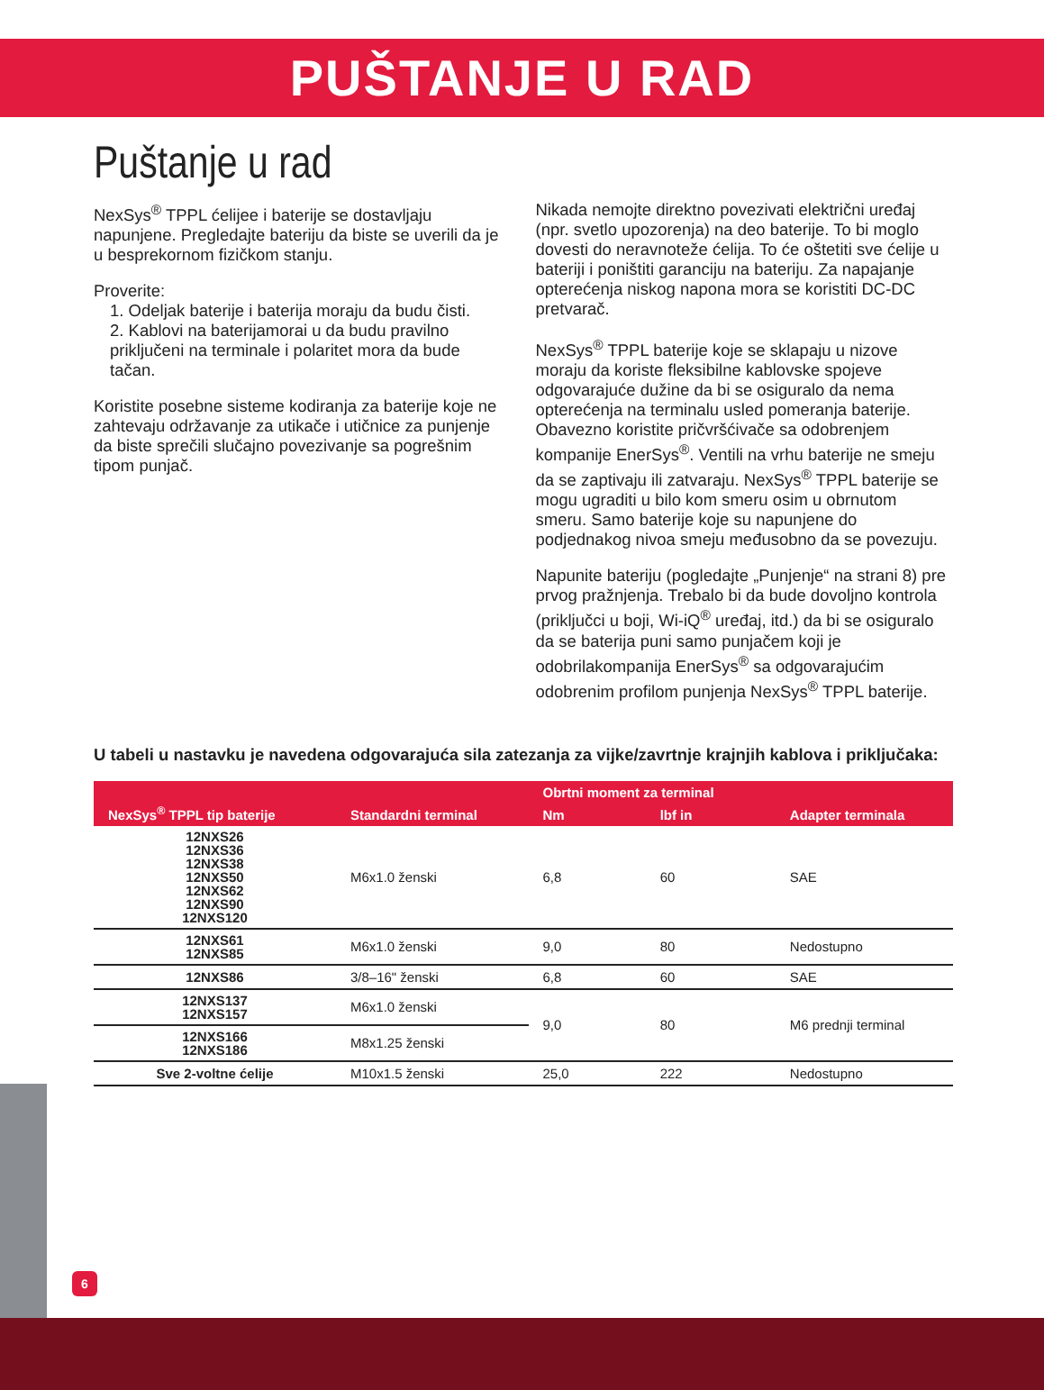PUŠTANJE U RAD
Puštanje u rad
NexSys<sup>®</sup> TPPL ćelijee i baterije se dostavljaju napunjene. Pregledajte bateriju da biste se uverili da je u besprekornom fizičkom stanju.
Proverite:
1. Odeljak baterije i baterija moraju da budu čisti.
2. Kablovi na baterijamorai u da budu pravilno priključeni na terminale i polaritet mora da bude tačan.
Koristite posebne sisteme kodiranja za baterije koje ne zahtevaju održavanje za utikače i utičnice za punjenje da biste sprečili slučajno povezivanje sa pogrešnim tipom punjač.
Nikada nemojte direktno povezivati električni uređaj (npr. svetlo upozorenja) na deo baterije. To bi moglo dovesti do neravnoteže ćelija. To će oštetiti sve ćelije u bateriji i poništiti garanciju na bateriju. Za napajanje opterećenja niskog napona mora se koristiti DC-DC pretvarač.
NexSys<sup>®</sup> TPPL baterije koje se sklapaju u nizove moraju da koriste fleksibilne kablovske spojeve odgovarajuće dužine da bi se osiguralo da nema opterećenja na terminalu usled pomeranja baterije. Obavezno koristite pričvršćivače sa odobrenjem kompanije EnerSys<sup>®</sup>. Ventili na vrhu baterije ne smeju da se zaptivaju ili zatvaraju. NexSys<sup>®</sup> TPPL baterije se mogu ugraditi u bilo kom smeru osim u obrnutom smeru. Samo baterije koje su napunjene do podjednakog nivoa smeju međusobno da se povezuju.
Napunite bateriju (pogledajte „Punjenje“ na strani 8) pre prvog pražnjenja. Trebalo bi da bude dovoljno kontrola (priključci u boji, Wi-iQ<sup>®</sup> uređaj, itd.) da bi se osiguralo da se baterija puni samo punjačem koji je odobrilakompanija EnerSys<sup>®</sup> sa odgovarajućim odobrenim profilom punjenja NexSys<sup>®</sup> TPPL baterije.
U tabeli u nastavku je navedena odgovarajuća sila zatezanja za vijke/zavrtnje krajnjih kablova i priključaka:
| NexSys<sup>®</sup> TPPL tip baterije | Standardni terminal | Obrtni moment za terminal | | Adapter terminala |
| --- | --- | --- | --- | --- |
| | | Nm | lbf in | |
| 12NXS26 12NXS36 12NXS38 12NXS50 12NXS62 12NXS90 12NXS120 | M6x1.0 ženski | 6,8 | 60 | SAE |
| 12NXS61 12NXS85 | M6x1.0 ženski | 9,0 | 80 | Nedostupno |
| 12NXS86 | 3/8–16" ženski | 6,8 | 60 | SAE |
| 12NXS137 12NXS157 | M6x1.0 ženski | 9,0 | 80 | M6 prednji terminal |
| 12NXS166 12NXS186 | M8x1.25 ženski | | | |
| Sve 2-voltne ćelije | M10x1.5 ženski | 25,0 | 222 | Nedostupno |
6